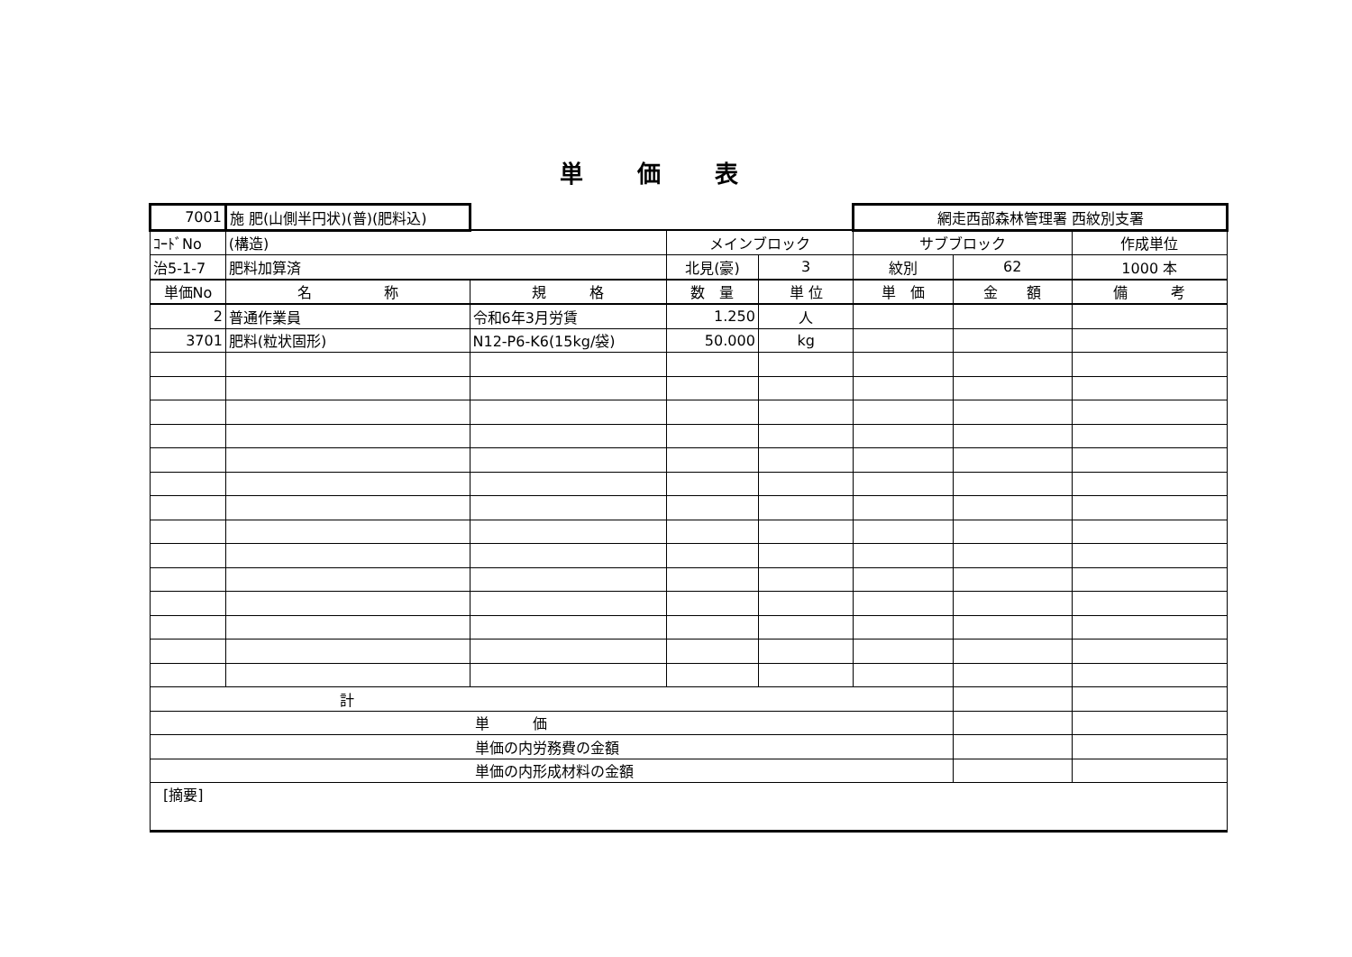単価表
| 7001 | 施 肥(山側半円状)(普)(肥料込) | | | | 網走西部森林管理署 西紋別支署 | | |
| ｺｰﾄﾞNo | (構造) | | メインブロック | | サブブロック | | 作成単位 |
| 治5-1-7 | 肥料加算済 | | 北見(豪) | 3 | 紋別 | 62 | 1000 本 |
| 単価No | 名 称 | 規 格 | 数 量 | 単 位 | 単 価 | 金 額 | 備 考 |
| 2 | 普通作業員 | 令和6年3月労賃 | 1.250 | 人 | | | |
| 3701 | 肥料(粒状固形) | N12-P6-K6(15kg/袋) | 50.000 | kg | | | |
| 計 | | | | | | | |
| 単 価 | | | | | | | |
| 単価の内労務費の金額 | | | | | | | |
| 単価の内形成材料の金額 | | | | | | | |
| [摘要] | | | | | | | |